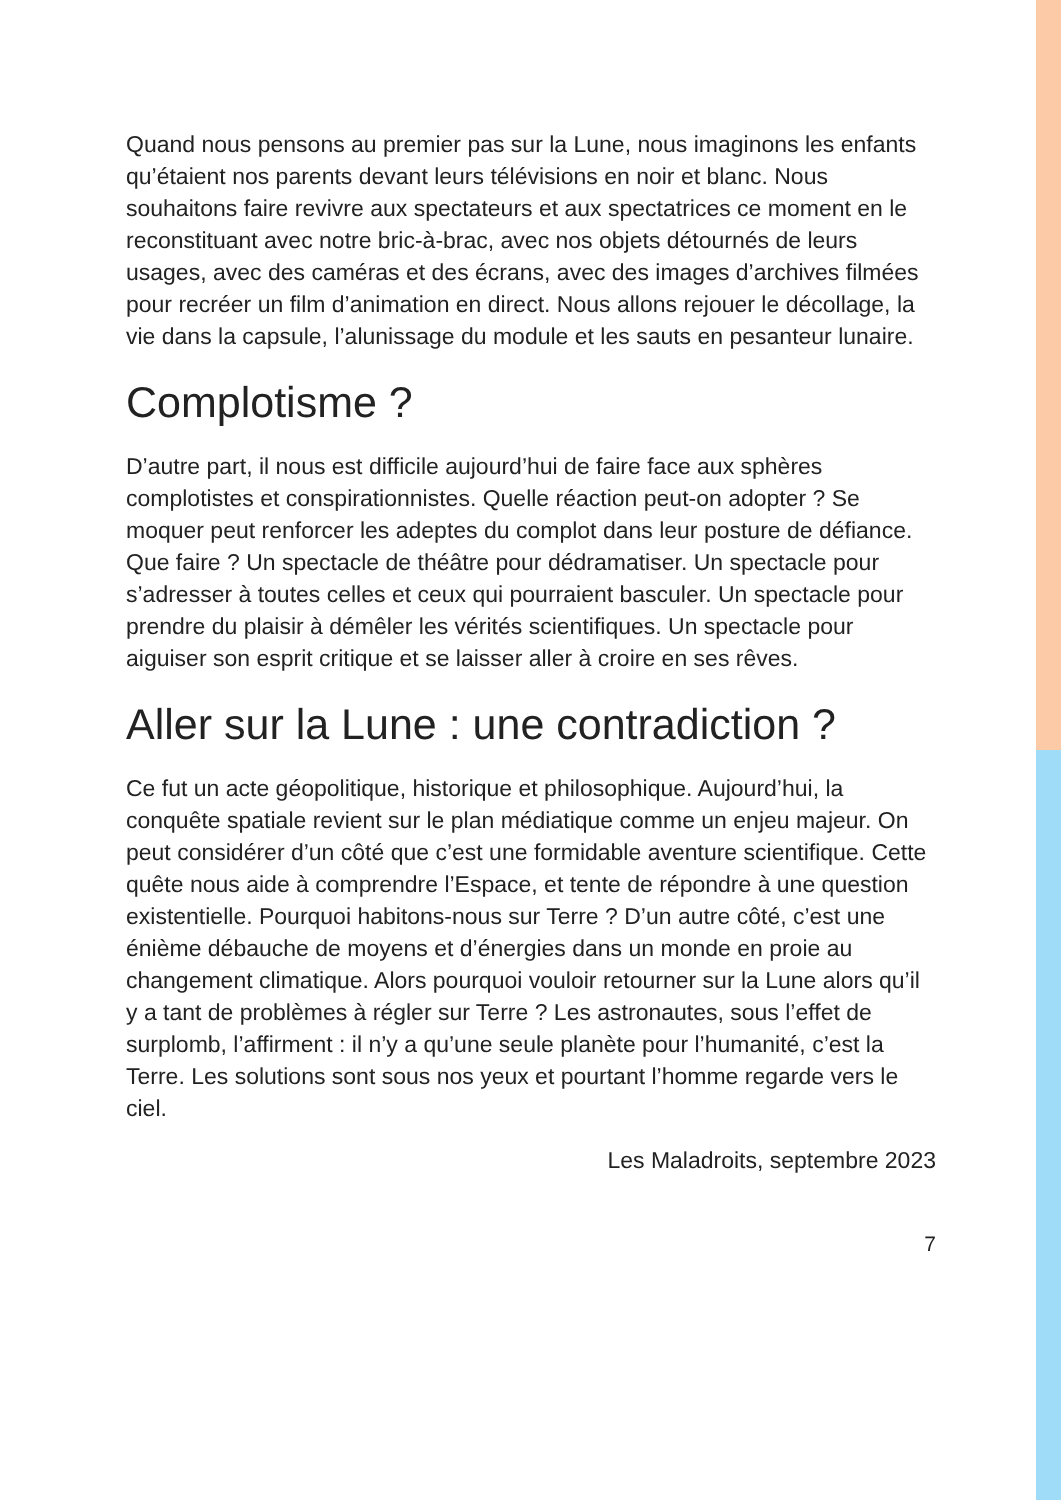Quand nous pensons au premier pas sur la Lune, nous imaginons les enfants qu’étaient nos parents devant leurs télévisions en noir et blanc. Nous souhaitons faire revivre aux spectateurs et aux spectatrices ce moment en le reconstituant avec notre bric-à-brac, avec nos objets détournés de leurs usages, avec des caméras et des écrans, avec des images d’archives filmées pour recréer un film d’animation en direct. Nous allons rejouer le décollage, la vie dans la capsule, l’alunissage du module et les sauts en pesanteur lunaire.
Complotisme ?
D’autre part, il nous est difficile aujourd’hui de faire face aux sphères complotistes et conspirationnistes. Quelle réaction peut-on adopter ? Se moquer peut renforcer les adeptes du complot dans leur posture de défiance. Que faire ? Un spectacle de théâtre pour dédramatiser. Un spectacle pour s’adresser à toutes celles et ceux qui pourraient basculer. Un spectacle pour prendre du plaisir à démêler les vérités scientifiques. Un spectacle pour aiguiser son esprit critique et se laisser aller à croire en ses rêves.
Aller sur la Lune : une contradiction ?
Ce fut un acte géopolitique, historique et philosophique. Aujourd’hui, la conquête spatiale revient sur le plan médiatique comme un enjeu majeur. On peut considérer d’un côté que c’est une formidable aventure scientifique. Cette quête nous aide à comprendre l’Espace, et tente de répondre à une question existentielle. Pourquoi habitons-nous sur Terre ? D’un autre côté, c’est une énième débauche de moyens et d’énergies dans un monde en proie au changement climatique. Alors pourquoi vouloir retourner sur la Lune alors qu’il y a tant de problèmes à régler sur Terre ? Les astronautes, sous l’effet de surplomb, l’affirment : il n’y a qu’une seule planète pour l’humanité, c’est la Terre. Les solutions sont sous nos yeux et pourtant l’homme regarde vers le ciel.
Les Maladroits, septembre 2023
7